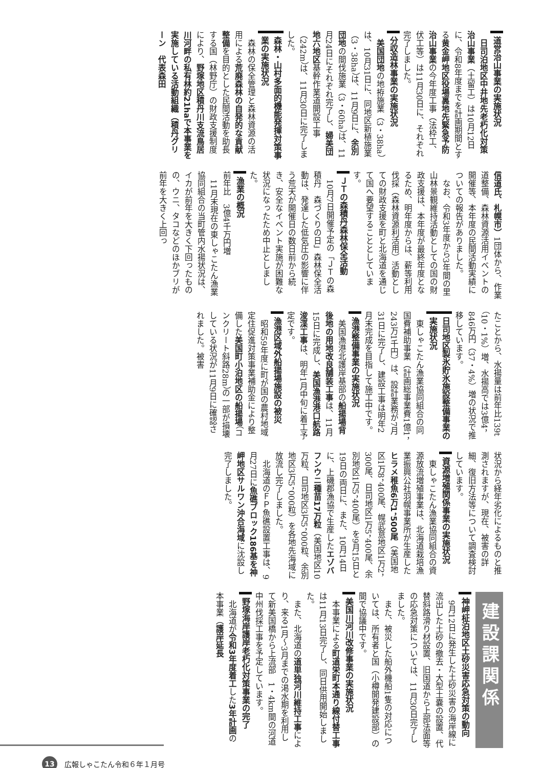道営治山事業の実施状況
日司泊地区中井地先老朽化対策治山事業（土留工）は10月12日に、令和8年度までを計画期間とする黄金岬地区役場裏地先緊急予防治山事業の今年度工事（法枠工、伏工等）は11月30日に、それぞれ完了しました。
分収造林事業の実施状況
美国団地の地拵施業（3・38ha）は、10月31日に、同地区新植施業（3・38ha）は、11月9日に、余別団地の間伐施業（3・60ha）は、11月24日にそれぞれ完了し、婦美団地六地区基幹作業道開設工事（242m）は、11月30日に完了しました。
森林・山村多面的機能発揮対策事業の実施状況
森林の保全管理と森林資源の活用による荒廃森林の自発的な貢献整備を目的とした民間活動を助長する国（林野庁）の財政支援制度により、野塚地区積丹川支流鳥居川河畔の私有林約21haで本事業を実施している活動組織（積丹グリーン　代表森田
信道氏、札幌市）1団体から、作業道整備、森林資源活用イベントの開催等、本年度の民間活動実績についての報告がありました。
なお、令和3年度から3年間の里山林景観維持活動としての国の財政支援は、本年度が最終年度となるため、明年度からは、薪等利用伐採（森林資源利活用）活動としての財政支援を町と北海道を通じて国へ要望することとしています。
ＪＴの森積丹森林保全活動
10月7日開催予定の「ＪＴの森積丹　森づくりの日」森林保全活動は、発達した低気圧の影響に伴う荒天が開催日の数日前から続き、安全なイベント実施が困難な状況になったため中止としました。
漁業の概況
前年比　3億4千万円増
11月末現在の東しゃこたん漁業協同組合の当町管内水揚状況は、イカが前年を大きく下回ったものの、ウニ、タコなどのほかブリが前年を大きく上回っ
たことから、水揚量は前年比139t（10・1%）増、水揚高では3億4，846万円（37・4%）増の状況で推移しています。
日司地区製氷貯氷施設整備事業の実施状況
東しゃこたん漁業協同組合の同国費補助事業（計画総事業費1億1，243万1千円）は、設計業務が7月31日に完了し、建設工事は明年2月末完成を目指して施工中です。
漁港整備事業の実施状況
美国漁港北護岸基部の船揚場背後地の用地改良舗装工事は、11月15日に完成し、美国漁港港口航路浚渫工事は、明年1月中旬に着工予定です。
漁港区域外船揚場施設の被災
昭和59年度に町が国の農村地域定住促進対策事業補助金により整備した美国町小泊地区の船揚場（コンクリート斜路28m）の一部が損壊している状況が11月9日に確認されました。被害
状況から経年劣化によるものと推測されますが、現在、被害の詳細、復旧方法等について調査検討しています。
資源増殖関係事業の実施状況
東しゃこたん漁業協同組合の資源放流増殖事業は、北海道栽培漁業振興公社羽幌事業所が生産したヒラメ稚魚6万1，500尾（美国地区1万8，400尾、幌武意地区1万2，300尾、日司地区1万5，400尾、余別地区1万5，400尾）を9月15日と19日の両日に、また、10月14日に、上磯郡漁協で生産したエゾバフンウニ種苗17万粒（美国地区10万粒、日司地区3万5，000粒、余別地区3万5，000粒）を各地先海域に放流し完了しました。
北海道のＦＰ魚礁設置工事は、9月27日に魚礁ブロック186基を神岬地区サルワン沖合海域に沈設し完了しました。
建設課関係
神岬柾泊地区土砂災害応急対策の動向
9月12日に発生した土砂災害の海岸線に流出した土砂の撤去・大型土嚢の設置、代替斜路滑り材設置、旧国道から上部法面等の応急対策については、11月30日完了しました。
また、被災した船外機船1隻の対応については、所有者と国（小樽開発建設部）の間で協議中です。
美国川河川改修事業の実施状況
本事業による町道栄町本通り線付替工事は11月13日完了し、同日供用開始しました。
また、北海道の道単独河川維持工事により、来る1月～3月までの渇水期を利用して新美国橋から上流部　1・4km間の河道中州伐採工事を予定しています。
野塚海岸護岸老朽化対策事業の完了
北海道が令和3年度着工した3年計画の本事業（護岸延長
13 広報しゃこたん令和６年１月号